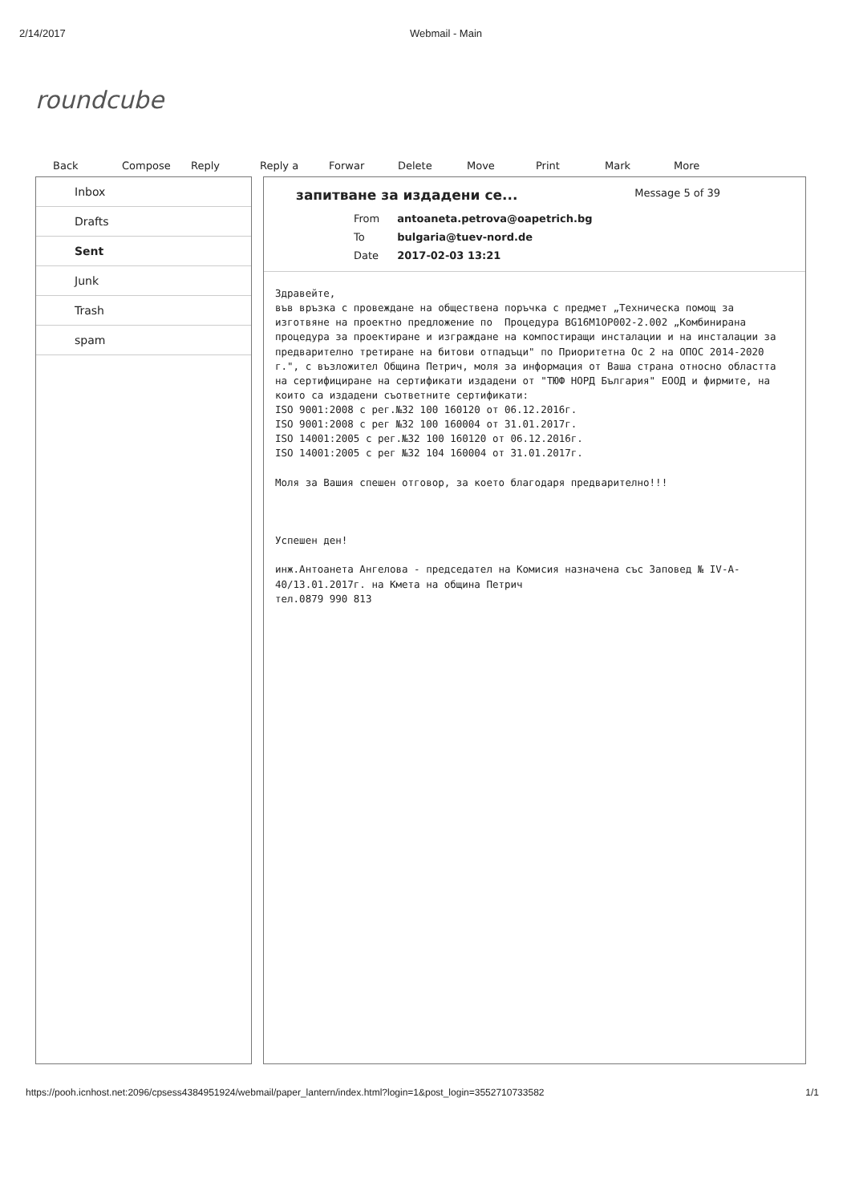2/14/2017 Webmail - Main
roundcube
Back Compose Reply Reply a Forwar Delete Move Print Mark More
Inbox
Drafts
Sent
Junk
Trash
spam
запитване за издадени се... Message 5 of 39
| From | antoaneta.petrova@oapetrich.bg |
| To | bulgaria@tuev-nord.de |
| Date | 2017-02-03 13:21 |
Здравейте, във връзка с провеждане на обществена поръчка с предмет „Техническа помощ за изготвяне на проектно предложение по Процедура BG16M1OP002-2.002 „Комбинирана процедура за проектиране и изграждане на компостиращи инсталации и на инсталации за предварително третиране на битови отпадъци" по Приоритетна Ос 2 на ОПОС 2014-2020 г.", с възложител Община Петрич, моля за информация от Ваша страна относно областта на сертифициране на сертификати издадени от "ТЮФ НОРД България" ЕООД и фирмите, на които са издадени съответните сертификати: ISO 9001:2008 с рег.№32 100 160120 от 06.12.2016г. ISO 9001:2008 с рег №32 100 160004 от 31.01.2017г. ISO 14001:2005 с рег.№32 100 160120 от 06.12.2016г. ISO 14001:2005 с рег №32 104 160004 от 31.01.2017г. Моля за Вашия спешен отговор, за което благодаря предварително!!! Успешен ден! инж.Антоанета Ангелова - председател на Комисия назначена със Заповед № IV-A-40/13.01.2017г. на Кмета на община Петрич тел.0879 990 813
https://pooh.icnhost.net:2096/cpsess4384951924/webmail/paper_lantern/index.html?login=1&post_login=3552710733582 1/1